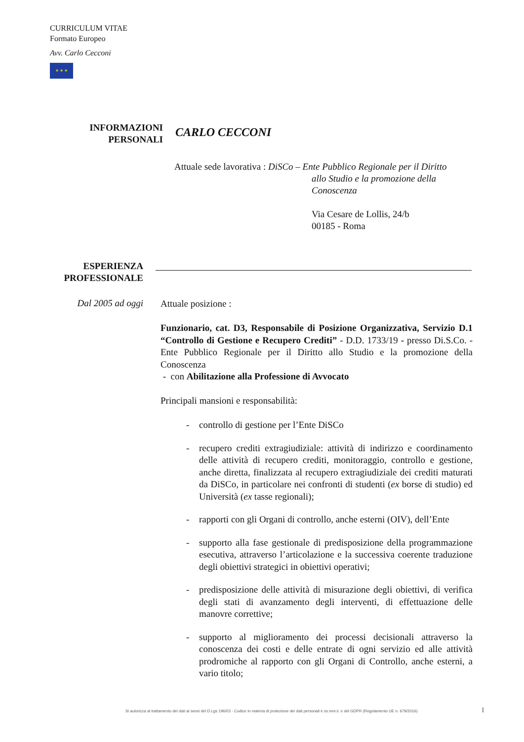CURRICULUM VITAE
Formato Europeo
Avv. Carlo Cecconi
★ ★ ★
INFORMAZIONI
PERSONALI
CARLO CECCONI
Attuale sede lavorativa : DiSCo – Ente Pubblico Regionale per il Diritto
allo Studio e la promozione della
Conoscenza
Via Cesare de Lollis, 24/b
00185 - Roma
ESPERIENZA
PROFESSIONALE
Dal 2005 ad oggi
Attuale posizione :
Funzionario, cat. D3, Responsabile di Posizione Organizzativa, Servizio D.1 “Controllo di Gestione e Recupero Crediti” - D.D. 1733/19 - presso Di.S.Co. - Ente Pubblico Regionale per il Diritto allo Studio e la promozione della Conoscenza
- con Abilitazione alla Professione di Avvocato
Principali mansioni e responsabilità:
- controllo di gestione per l’Ente DiSCo
- recupero crediti extragiudiziale: attività di indirizzo e coordinamento delle attività di recupero crediti, monitoraggio, controllo e gestione, anche diretta, finalizzata al recupero extragiudiziale dei crediti maturati da DiSCo, in particolare nei confronti di studenti (ex borse di studio) ed Università (ex tasse regionali);
- rapporti con gli Organi di controllo, anche esterni (OIV), dell’Ente
- supporto alla fase gestionale di predisposizione della programmazione esecutiva, attraverso l’articolazione e la successiva coerente traduzione degli obiettivi strategici in obiettivi operativi;
- predisposizione delle attività di misurazione degli obiettivi, di verifica degli stati di avanzamento degli interventi, di effettuazione delle manovre correttive;
- supporto al miglioramento dei processi decisionali attraverso la conoscenza dei costi e delle entrate di ogni servizio ed alle attività prodromiche al rapporto con gli Organi di Controllo, anche esterni, a vario titolo;
Si autorizza al trattamento dei dati ai sensi del D.Lgs 196/03 - Codice in materia di protezione dei dati personali e ss.mm.ii. e del GDPR (Regolamento UE n. 679/2016) I